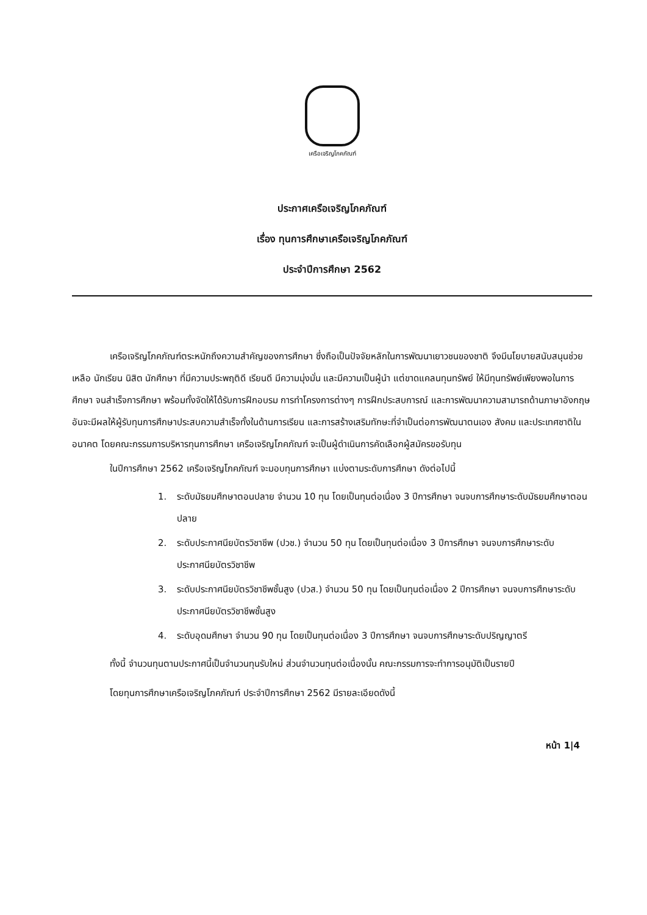เครือเจริญโภคภัณฑ์
ประกาศเครือเจริญโภคภัณฑ์
เรื่อง ทุนการศึกษาเครือเจริญโภคภัณฑ์
ประจำปีการศึกษา 2562
เครือเจริญโภคภัณฑ์ตระหนักถึงความสำคัญของการศึกษา ซึ่งถือเป็นปัจจัยหลักในการพัฒนาเยาวชนของชาติ จึงมีนโยบายสนับสนุนช่วยเหลือ นักเรียน นิสิต นักศึกษา ที่มีความประพฤติดี เรียนดี มีความมุ่งมั่น และมีความเป็นผู้นำ แต่ขาดแคลนทุนทรัพย์ ให้มีทุนทรัพย์เพียงพอในการศึกษา จนสำเร็จการศึกษา พร้อมทั้งจัดให้ได้รับการฝึกอบรม การทำโครงการต่างๆ การฝึกประสบการณ์ และการพัฒนาความสามารถด้านภาษาอังกฤษ อันจะมีผลให้ผู้รับทุนการศึกษาประสบความสำเร็จทั้งในด้านการเรียน และการสร้างเสริมทักษะที่จำเป็นต่อการพัฒนาตนเอง สังคม และประเทศชาติในอนาคต โดยคณะกรรมการบริหารทุนการศึกษา เครือเจริญโภคภัณฑ์ จะเป็นผู้ดำเนินการคัดเลือกผู้สมัครขอรับทุน
ในปีการศึกษา 2562 เครือเจริญโภคภัณฑ์ จะมอบทุนการศึกษา แบ่งตามระดับการศึกษา ดังต่อไปนี้
1. ระดับมัธยมศึกษาตอนปลาย จำนวน 10 ทุน โดยเป็นทุนต่อเนื่อง 3 ปีการศึกษา จนจบการศึกษาระดับมัธยมศึกษาตอนปลาย
2. ระดับประกาศนียบัตรวิชาชีพ (ปวช.) จำนวน 50 ทุน โดยเป็นทุนต่อเนื่อง 3 ปีการศึกษา จนจบการศึกษาระดับประกาศนียบัตรวิชาชีพ
3. ระดับประกาศนียบัตรวิชาชีพชั้นสูง (ปวส.) จำนวน 50 ทุน โดยเป็นทุนต่อเนื่อง 2 ปีการศึกษา จนจบการศึกษาระดับประกาศนียบัตรวิชาชีพชั้นสูง
4. ระดับอุดมศึกษา จำนวน 90 ทุน โดยเป็นทุนต่อเนื่อง 3 ปีการศึกษา จนจบการศึกษาระดับปริญญาตรี
ทั้งนี้ จำนวนทุนตามประกาศนี้เป็นจำนวนทุนรับใหม่ ส่วนจำนวนทุนต่อเนื่องนั้น คณะกรรมการจะทำการอนุมัติเป็นรายปี
โดยทุนการศึกษาเครือเจริญโภคภัณฑ์ ประจำปีการศึกษา 2562 มีรายละเอียดดังนี้
หน้า 1|4